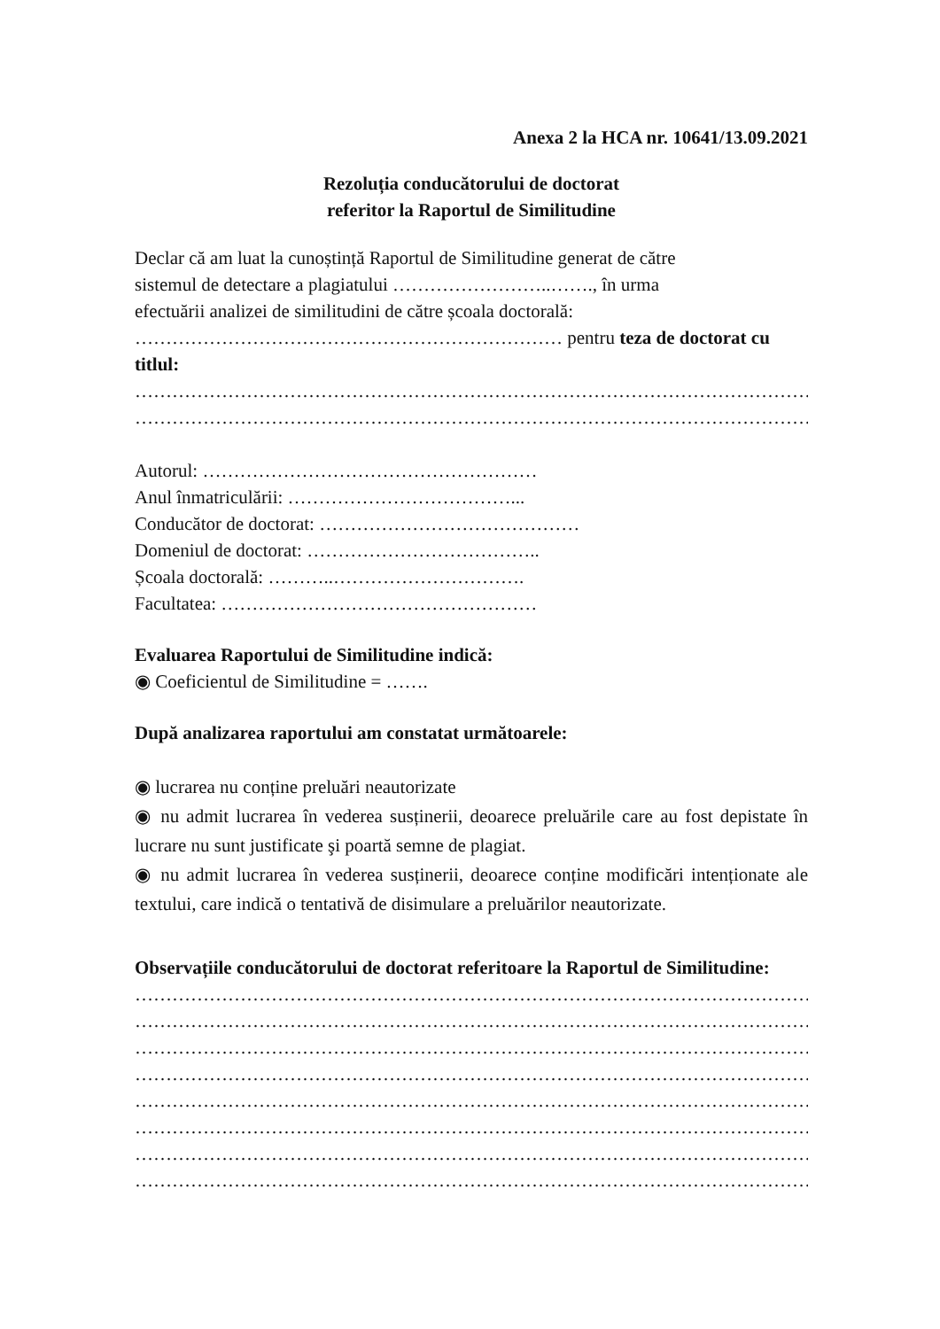Anexa 2 la HCA nr. 10641/13.09.2021
Rezoluția conducătorului de doctorat
referitor la Raportul de Similitudine
Declar că am luat la cunoștință Raportul de Similitudine generat de către
sistemul de detectare a plagiatului ……………………..……., în urma
efectuării analizei de similitudini de către școala doctorală:
…………………………………………………………… pentru teza de doctorat cu titlul:
…………………………………………………………………………………………………………………………………
…………………………………………………………………………………………………………………………………
Autorul: ………………………………………………
Anul înmatriculării: ………………………………...
Conducător de doctorat: ……………………………………
Domeniul de doctorat: ………………………………..
Școala doctorală: ………..………………………….
Facultatea: ……………………………………………
Evaluarea Raportului de Similitudine indică:
◉ Coeficientul de Similitudine = …….
După analizarea raportului am constatat următoarele:
◉ lucrarea nu conține preluări neautorizate
◉ nu admit lucrarea în vederea susținerii, deoarece preluările care au fost depistate în lucrare nu sunt justificate şi poartă semne de plagiat.
◉ nu admit lucrarea în vederea susținerii, deoarece conține modificări intenționate ale textului, care indică o tentativă de disimulare a preluărilor neautorizate.
Observațiile conducătorului de doctorat referitoare la Raportul de Similitudine:
…………………………………………………………………………………………………………………………………
…………………………………………………………………………………………………………………………………
…………………………………………………………………………………………………………………………………
…………………………………………………………………………………………………………………………………
…………………………………………………………………………………………………………………………………
…………………………………………………………………………………………………………………………………
…………………………………………………………………………………………………………………………………
…………………………………………………………………………………………………………………………………